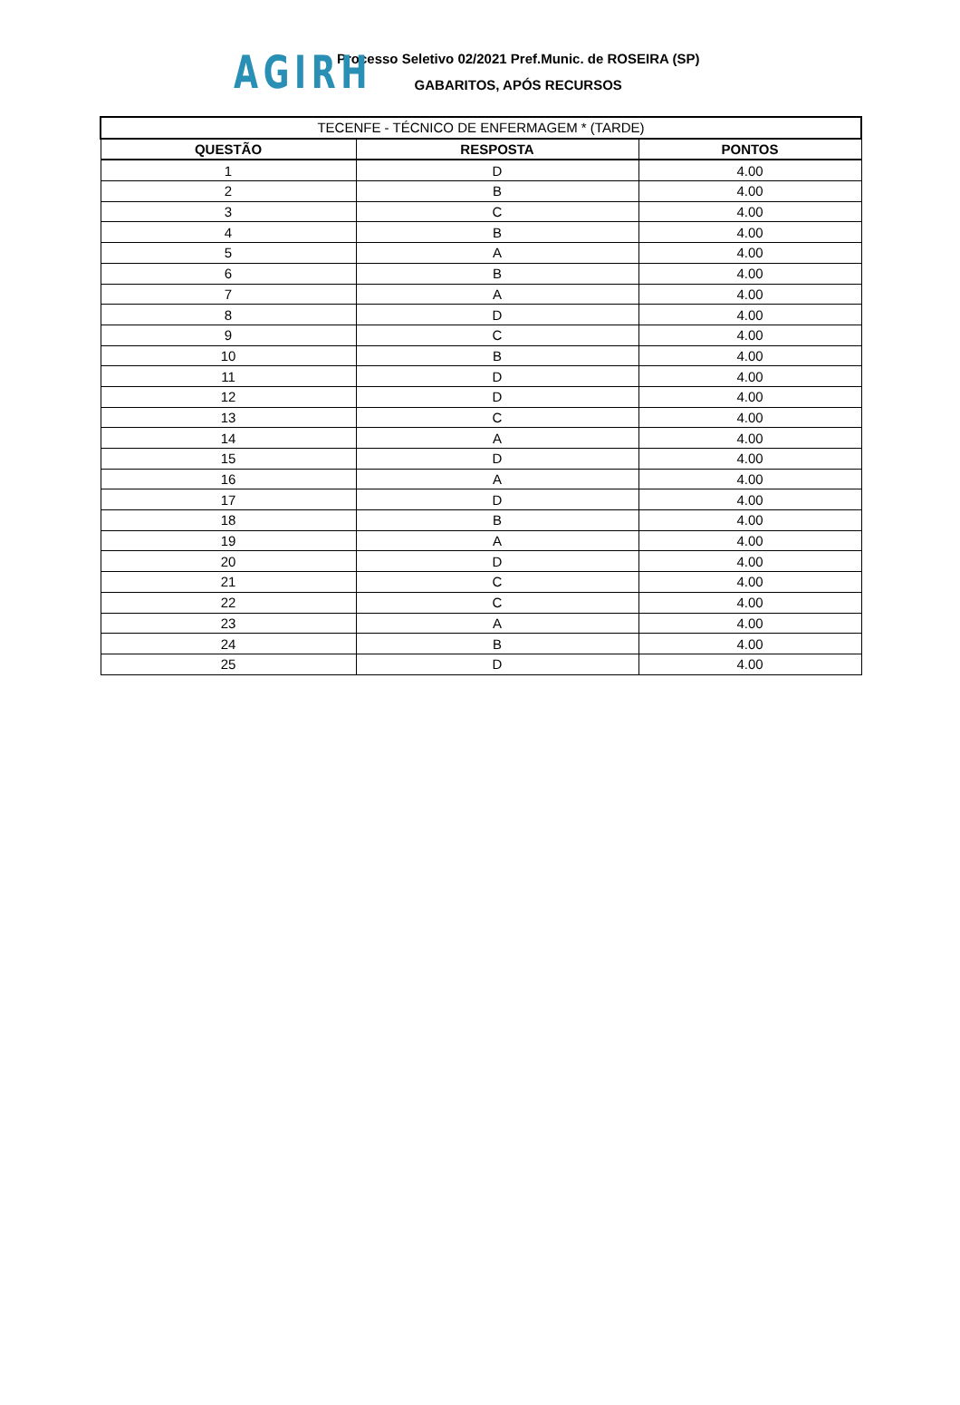AGIRH
Processo Seletivo 02/2021 Pref.Munic. de ROSEIRA (SP)
GABARITOS, APÓS RECURSOS
| TECENFE - TÉCNICO DE ENFERMAGEM * (TARDE) | | |
| --- | --- | --- |
| QUESTÃO | RESPOSTA | PONTOS |
| 1 | D | 4.00 |
| 2 | B | 4.00 |
| 3 | C | 4.00 |
| 4 | B | 4.00 |
| 5 | A | 4.00 |
| 6 | B | 4.00 |
| 7 | A | 4.00 |
| 8 | D | 4.00 |
| 9 | C | 4.00 |
| 10 | B | 4.00 |
| 11 | D | 4.00 |
| 12 | D | 4.00 |
| 13 | C | 4.00 |
| 14 | A | 4.00 |
| 15 | D | 4.00 |
| 16 | A | 4.00 |
| 17 | D | 4.00 |
| 18 | B | 4.00 |
| 19 | A | 4.00 |
| 20 | D | 4.00 |
| 21 | C | 4.00 |
| 22 | C | 4.00 |
| 23 | A | 4.00 |
| 24 | B | 4.00 |
| 25 | D | 4.00 |